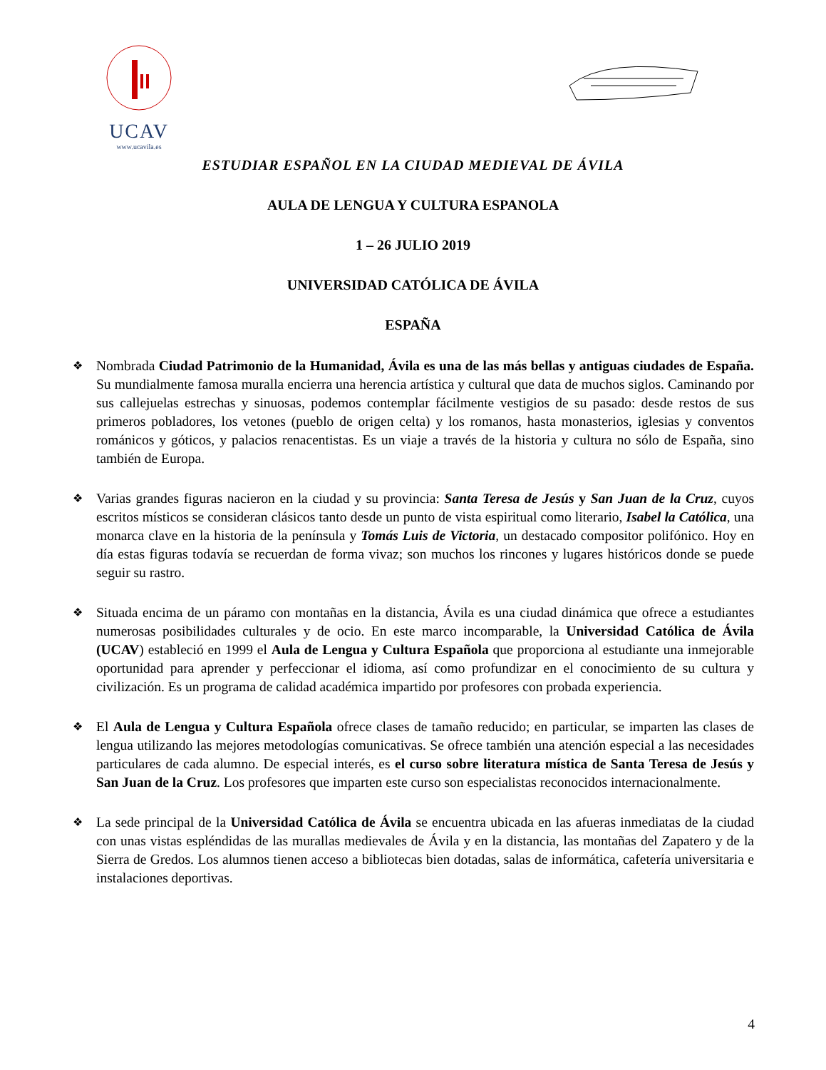UCAV
www.ucavila.es
ESTUDIAR ESPAÑOL EN LA CIUDAD MEDIEVAL DE ÁVILA
AULA DE LENGUA Y CULTURA ESPANOLA
1 – 26 JULIO 2019
UNIVERSIDAD CATÓLICA DE ÁVILA
ESPAÑA
❖ Nombrada Ciudad Patrimonio de la Humanidad, Ávila es una de las más bellas y antiguas ciudades de España. Su mundialmente famosa muralla encierra una herencia artística y cultural que data de muchos siglos. Caminando por sus callejuelas estrechas y sinuosas, podemos contemplar fácilmente vestigios de su pasado: desde restos de sus primeros pobladores, los vetones (pueblo de origen celta) y los romanos, hasta monasterios, iglesias y conventos románicos y góticos, y palacios renacentistas. Es un viaje a través de la historia y cultura no sólo de España, sino también de Europa.
❖ Varias grandes figuras nacieron en la ciudad y su provincia: Santa Teresa de Jesús y San Juan de la Cruz, cuyos escritos místicos se consideran clásicos tanto desde un punto de vista espiritual como literario, Isabel la Católica, una monarca clave en la historia de la península y Tomás Luis de Victoria, un destacado compositor polifónico. Hoy en día estas figuras todavía se recuerdan de forma vivaz; son muchos los rincones y lugares históricos donde se puede seguir su rastro.
❖ Situada encima de un páramo con montañas en la distancia, Ávila es una ciudad dinámica que ofrece a estudiantes numerosas posibilidades culturales y de ocio. En este marco incomparable, la Universidad Católica de Ávila (UCAV) estableció en 1999 el Aula de Lengua y Cultura Española que proporciona al estudiante una inmejorable oportunidad para aprender y perfeccionar el idioma, así como profundizar en el conocimiento de su cultura y civilización. Es un programa de calidad académica impartido por profesores con probada experiencia.
❖ El Aula de Lengua y Cultura Española ofrece clases de tamaño reducido; en particular, se imparten las clases de lengua utilizando las mejores metodologías comunicativas. Se ofrece también una atención especial a las necesidades particulares de cada alumno. De especial interés, es el curso sobre literatura mística de Santa Teresa de Jesús y San Juan de la Cruz. Los profesores que imparten este curso son especialistas reconocidos internacionalmente.
❖ La sede principal de la Universidad Católica de Ávila se encuentra ubicada en las afueras inmediatas de la ciudad con unas vistas espléndidas de las murallas medievales de Ávila y en la distancia, las montañas del Zapatero y de la Sierra de Gredos. Los alumnos tienen acceso a bibliotecas bien dotadas, salas de informática, cafetería universitaria e instalaciones deportivas.
4